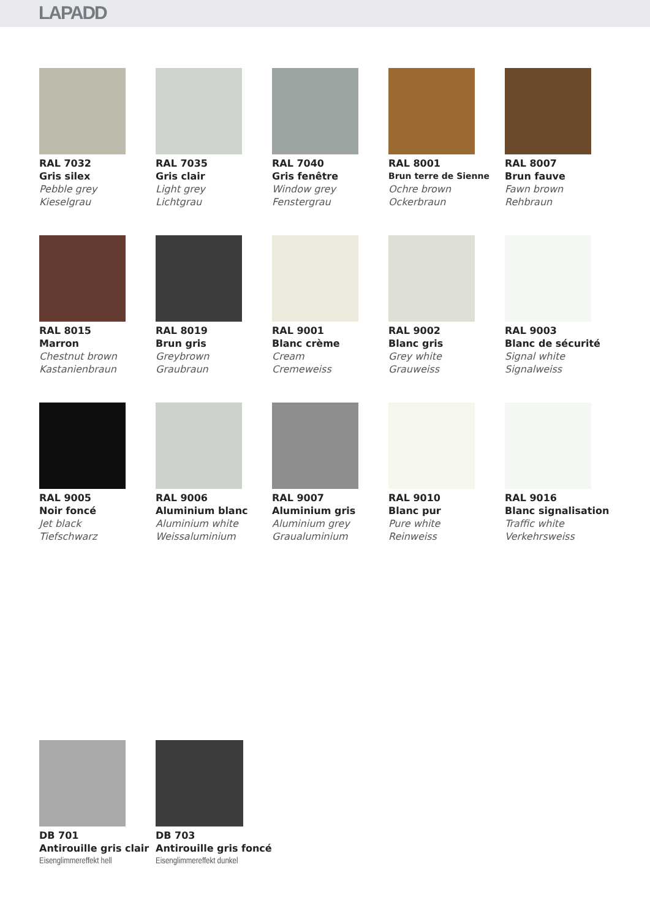LAPADD
RAL 7032
Gris silex
Pebble grey
Kieselgrau
RAL 7035
Gris clair
Light grey
Lichtgrau
RAL 7040
Gris fenêtre
Window grey
Fenstergrau
RAL 8001
Brun terre de Sienne
Ochre brown
Ockerbraun
RAL 8007
Brun fauve
Fawn brown
Rehbraun
RAL 8015
Marron
Chestnut brown
Kastanienbraun
RAL 8019
Brun gris
Greybrown
Graubraun
RAL 9001
Blanc crème
Cream
Cremeweiss
RAL 9002
Blanc gris
Grey white
Grauweiss
RAL 9003
Blanc de sécurité
Signal white
Signalweiss
RAL 9005
Noir foncé
Jet black
Tiefschwarz
RAL 9006
Aluminium blanc
Aluminium white
Weissaluminium
RAL 9007
Aluminium gris
Aluminium grey
Graualuminium
RAL 9010
Blanc pur
Pure white
Reinweiss
RAL 9016
Blanc signalisation
Traffic white
Verkehrsweiss
DB 701
Antirouille gris clair
Eisenglimmereffekt hell
DB 703
Antirouille gris foncé
Eisenglimmereffekt dunkel